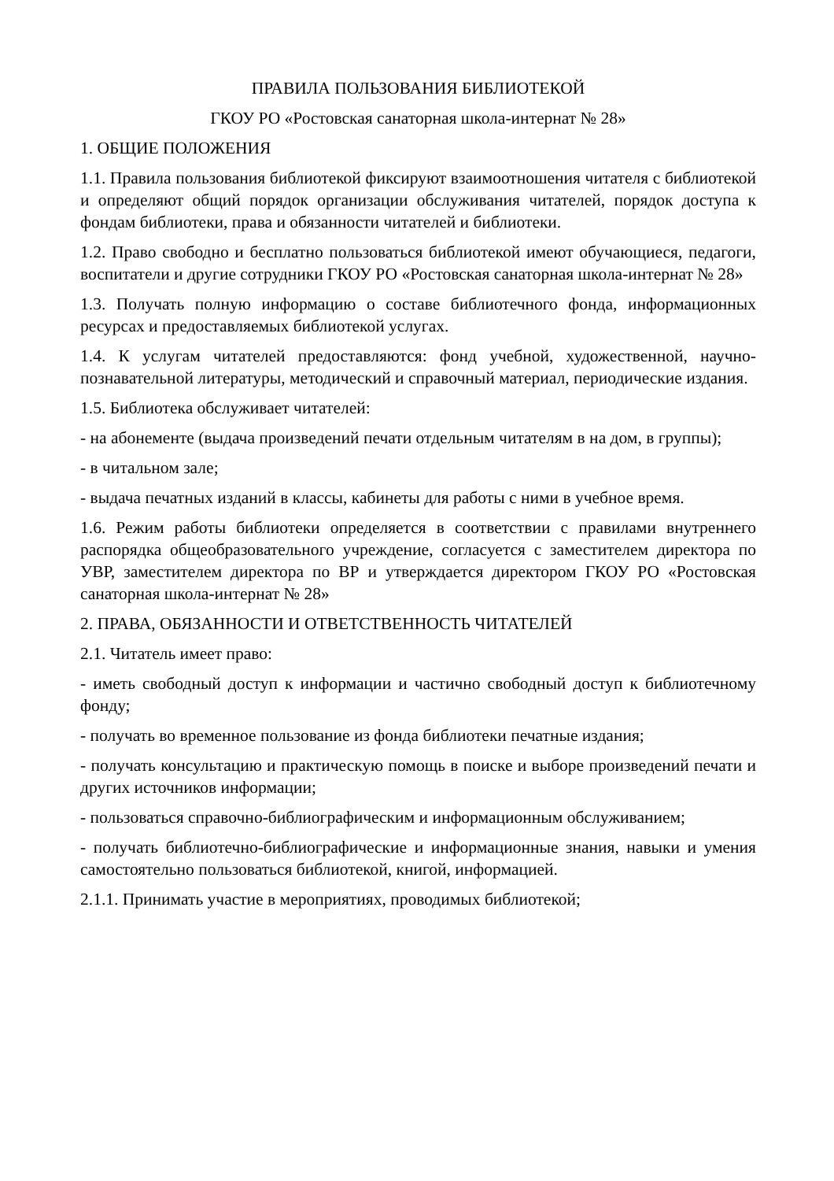ПРАВИЛА ПОЛЬЗОВАНИЯ БИБЛИОТЕКОЙ
ГКОУ РО «Ростовская санаторная школа-интернат № 28»
1. ОБЩИЕ ПОЛОЖЕНИЯ
1.1. Правила пользования библиотекой фиксируют взаимоотношения читателя с библиотекой и определяют общий порядок организации обслуживания читателей, порядок доступа к фондам библиотеки, права и обязанности читателей и библиотеки.
1.2. Право свободно и бесплатно пользоваться библиотекой имеют обучающиеся, педагоги, воспитатели и другие сотрудники ГКОУ РО «Ростовская санаторная школа-интернат № 28»
1.3. Получать полную информацию о составе библиотечного фонда, информационных ресурсах и предоставляемых библиотекой услугах.
1.4. К услугам читателей предоставляются: фонд учебной, художественной, научно-познавательной литературы, методический и справочный материал, периодические издания.
1.5. Библиотека обслуживает читателей:
- на абонементе (выдача произведений печати отдельным читателям в на дом, в группы);
- в читальном зале;
- выдача печатных изданий в классы, кабинеты для работы с ними в учебное время.
1.6. Режим работы библиотеки определяется в соответствии с правилами внутреннего распорядка общеобразовательного учреждение, согласуется с заместителем директора по УВР, заместителем директора по ВР и утверждается директором ГКОУ РО «Ростовская санаторная школа-интернат № 28»
2. ПРАВА, ОБЯЗАННОСТИ И ОТВЕТСТВЕННОСТЬ ЧИТАТЕЛЕЙ
2.1. Читатель имеет право:
- иметь свободный доступ к информации и частично свободный доступ к библиотечному фонду;
- получать во временное пользование из фонда библиотеки печатные издания;
- получать консультацию и практическую помощь в поиске и выборе произведений печати и других источников информации;
- пользоваться справочно-библиографическим и информационным обслуживанием;
- получать библиотечно-библиографические и информационные знания, навыки и умения самостоятельно пользоваться библиотекой, книгой, информацией.
2.1.1. Принимать участие в мероприятиях, проводимых библиотекой;